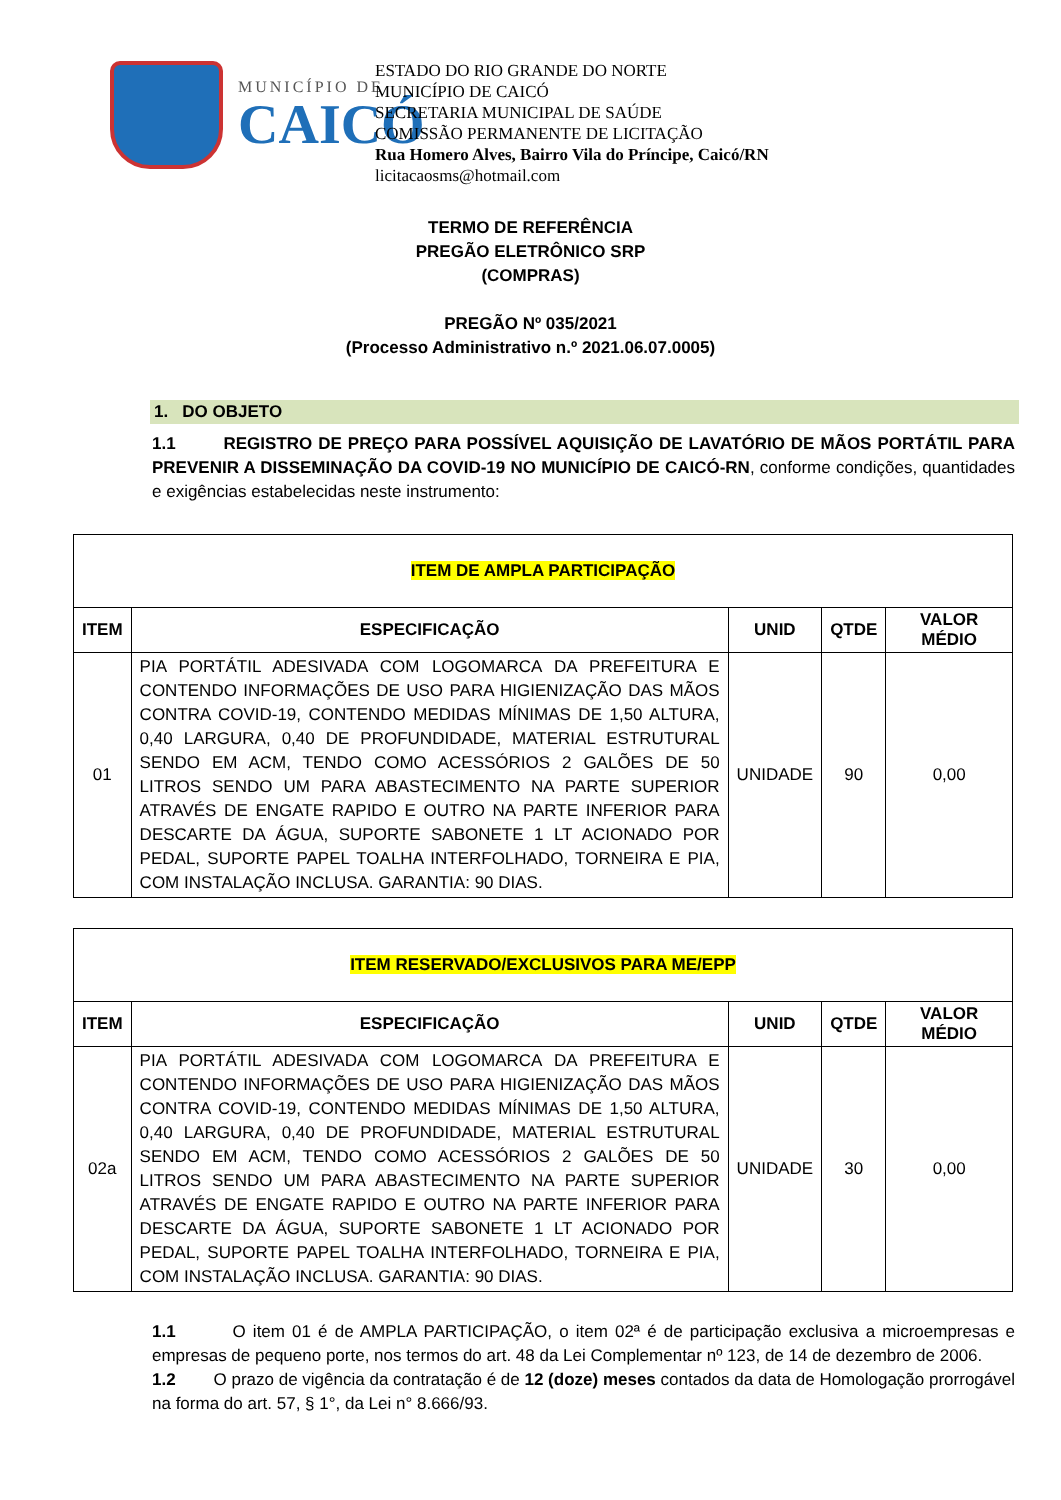MUNICÍPIO DE
CAICÓ
ESTADO DO RIO GRANDE DO NORTE
MUNICÍPIO DE CAICÓ
SECRETARIA MUNICIPAL DE SAÚDE
COMISSÃO PERMANENTE DE LICITAÇÃO
Rua Homero Alves, Bairro Vila do Príncipe, Caicó/RN
licitacaosms@hotmail.com
TERMO DE REFERÊNCIA
PREGÃO ELETRÔNICO SRP
(COMPRAS)
PREGÃO Nº 035/2021
(Processo Administrativo n.º 2021.06.07.0005)
1. DO OBJETO
1.1 REGISTRO DE PREÇO PARA POSSÍVEL AQUISIÇÃO DE LAVATÓRIO DE MÃOS PORTÁTIL PARA PREVENIR A DISSEMINAÇÃO DA COVID-19 NO MUNICÍPIO DE CAICÓ-RN, conforme condições, quantidades e exigências estabelecidas neste instrumento:
| ITEM DE AMPLA PARTICIPAÇÃO | | | | |
| ITEM | ESPECIFICAÇÃO | UNID | QTDE | VALOR MÉDIO |
| 01 | PIA PORTÁTIL ADESIVADA COM LOGOMARCA DA PREFEITURA E CONTENDO INFORMAÇÕES DE USO PARA HIGIENIZAÇÃO DAS MÃOS CONTRA COVID-19, CONTENDO MEDIDAS MÍNIMAS DE 1,50 ALTURA, 0,40 LARGURA, 0,40 DE PROFUNDIDADE, MATERIAL ESTRUTURAL SENDO EM ACM, TENDO COMO ACESSÓRIOS 2 GALÕES DE 50 LITROS SENDO UM PARA ABASTECIMENTO NA PARTE SUPERIOR ATRAVÉS DE ENGATE RAPIDO E OUTRO NA PARTE INFERIOR PARA DESCARTE DA ÁGUA, SUPORTE SABONETE 1 LT ACIONADO POR PEDAL, SUPORTE PAPEL TOALHA INTERFOLHADO, TORNEIRA E PIA, COM INSTALAÇÃO INCLUSA. GARANTIA: 90 DIAS. | UNIDADE | 90 | 0,00 |
| ITEM RESERVADO/EXCLUSIVOS PARA ME/EPP | | | | |
| ITEM | ESPECIFICAÇÃO | UNID | QTDE | VALOR MÉDIO |
| 02a | PIA PORTÁTIL ADESIVADA COM LOGOMARCA DA PREFEITURA E CONTENDO INFORMAÇÕES DE USO PARA HIGIENIZAÇÃO DAS MÃOS CONTRA COVID-19, CONTENDO MEDIDAS MÍNIMAS DE 1,50 ALTURA, 0,40 LARGURA, 0,40 DE PROFUNDIDADE, MATERIAL ESTRUTURAL SENDO EM ACM, TENDO COMO ACESSÓRIOS 2 GALÕES DE 50 LITROS SENDO UM PARA ABASTECIMENTO NA PARTE SUPERIOR ATRAVÉS DE ENGATE RAPIDO E OUTRO NA PARTE INFERIOR PARA DESCARTE DA ÁGUA, SUPORTE SABONETE 1 LT ACIONADO POR PEDAL, SUPORTE PAPEL TOALHA INTERFOLHADO, TORNEIRA E PIA, COM INSTALAÇÃO INCLUSA. GARANTIA: 90 DIAS. | UNIDADE | 30 | 0,00 |
1.1 O item 01 é de AMPLA PARTICIPAÇÃO, o item 02ª é de participação exclusiva a microempresas e empresas de pequeno porte, nos termos do art. 48 da Lei Complementar nº 123, de 14 de dezembro de 2006.
1.2 O prazo de vigência da contratação é de 12 (doze) meses contados da data de Homologação prorrogável na forma do art. 57, § 1°, da Lei n° 8.666/93.